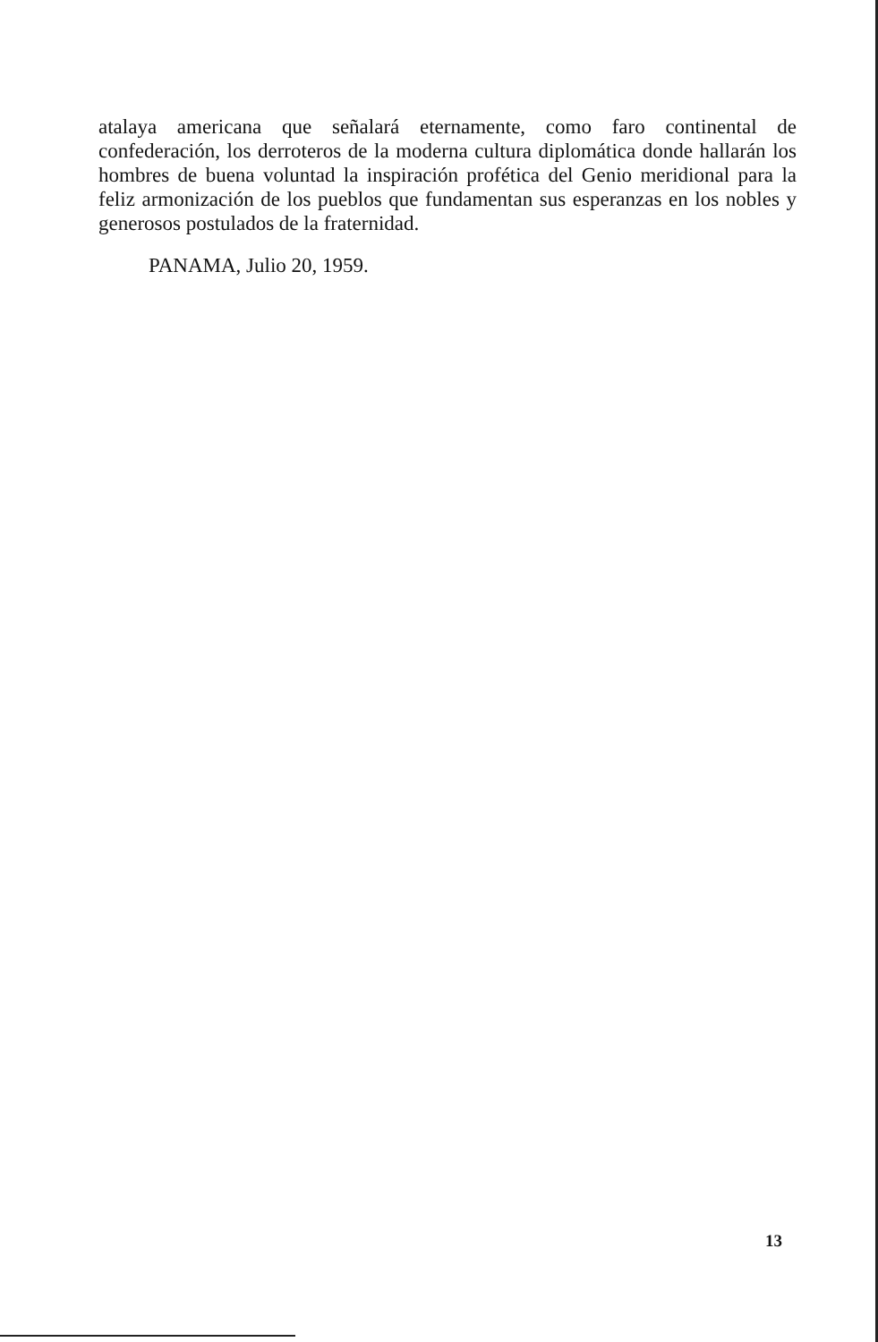atalaya americana que señalará eternamente, como faro continental de confederación, los derroteros de la moderna cultura diplomática donde hallarán los hombres de buena voluntad la inspiración profética del Genio meridional para la feliz armonización de los pueblos que fundamentan sus esperanzas en los nobles y generosos postulados de la fraternidad.
PANAMA, Julio 20, 1959.
13